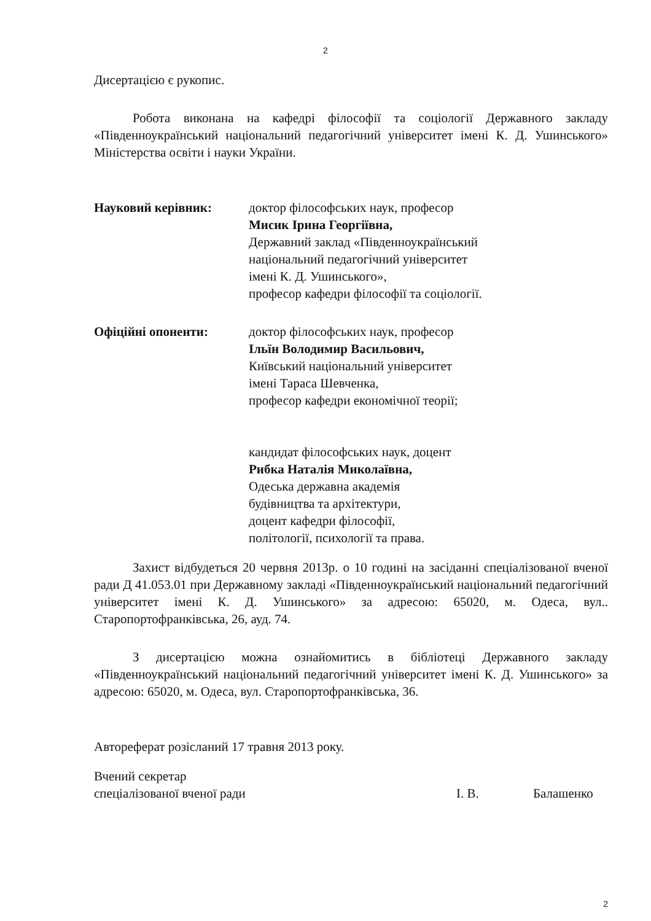2
Дисертацією є рукопис.
Робота виконана на кафедрі філософії та соціології Державного закладу «Південноукраїнський національний педагогічний університет імені К. Д. Ушинського» Міністерства освіти і науки України.
Науковий керівник: доктор філософських наук, професор
Мисик Ірина Георгіївна,
Державний заклад «Південноукраїнський
національний педагогічний університет
імені К. Д. Ушинського»,
професор кафедри філософії та соціології.
Офіційні опоненти: доктор філософських наук, професор
Ільїн Володимир Васильович,
Київський національний університет
імені Тараса Шевченка,
професор кафедри економічної теорії;
кандидат філософських наук, доцент
Рибка Наталія Миколаївна,
Одеська державна академія
будівництва та архітектури,
доцент кафедри філософії,
політології, психології та права.
Захист відбудеться 20 червня 2013р. о 10 годині на засіданні спеціалізованої вченої ради Д 41.053.01 при Державному закладі «Південноукраїнський національний педагогічний університет імені К. Д. Ушинського» за адресою: 65020, м. Одеса, вул.. Старопортофранківська, 26, ауд. 74.
З дисертацією можна ознайомитись в бібліотеці Державного закладу «Південноукраїнський національний педагогічний університет імені К. Д. Ушинського» за адресою: 65020, м. Одеса, вул. Старопортофранківська, 36.
Автореферат розісланий 17 травня 2013 року.
Вчений секретар
спеціалізованої вченої ради І. В. Балашенко
2